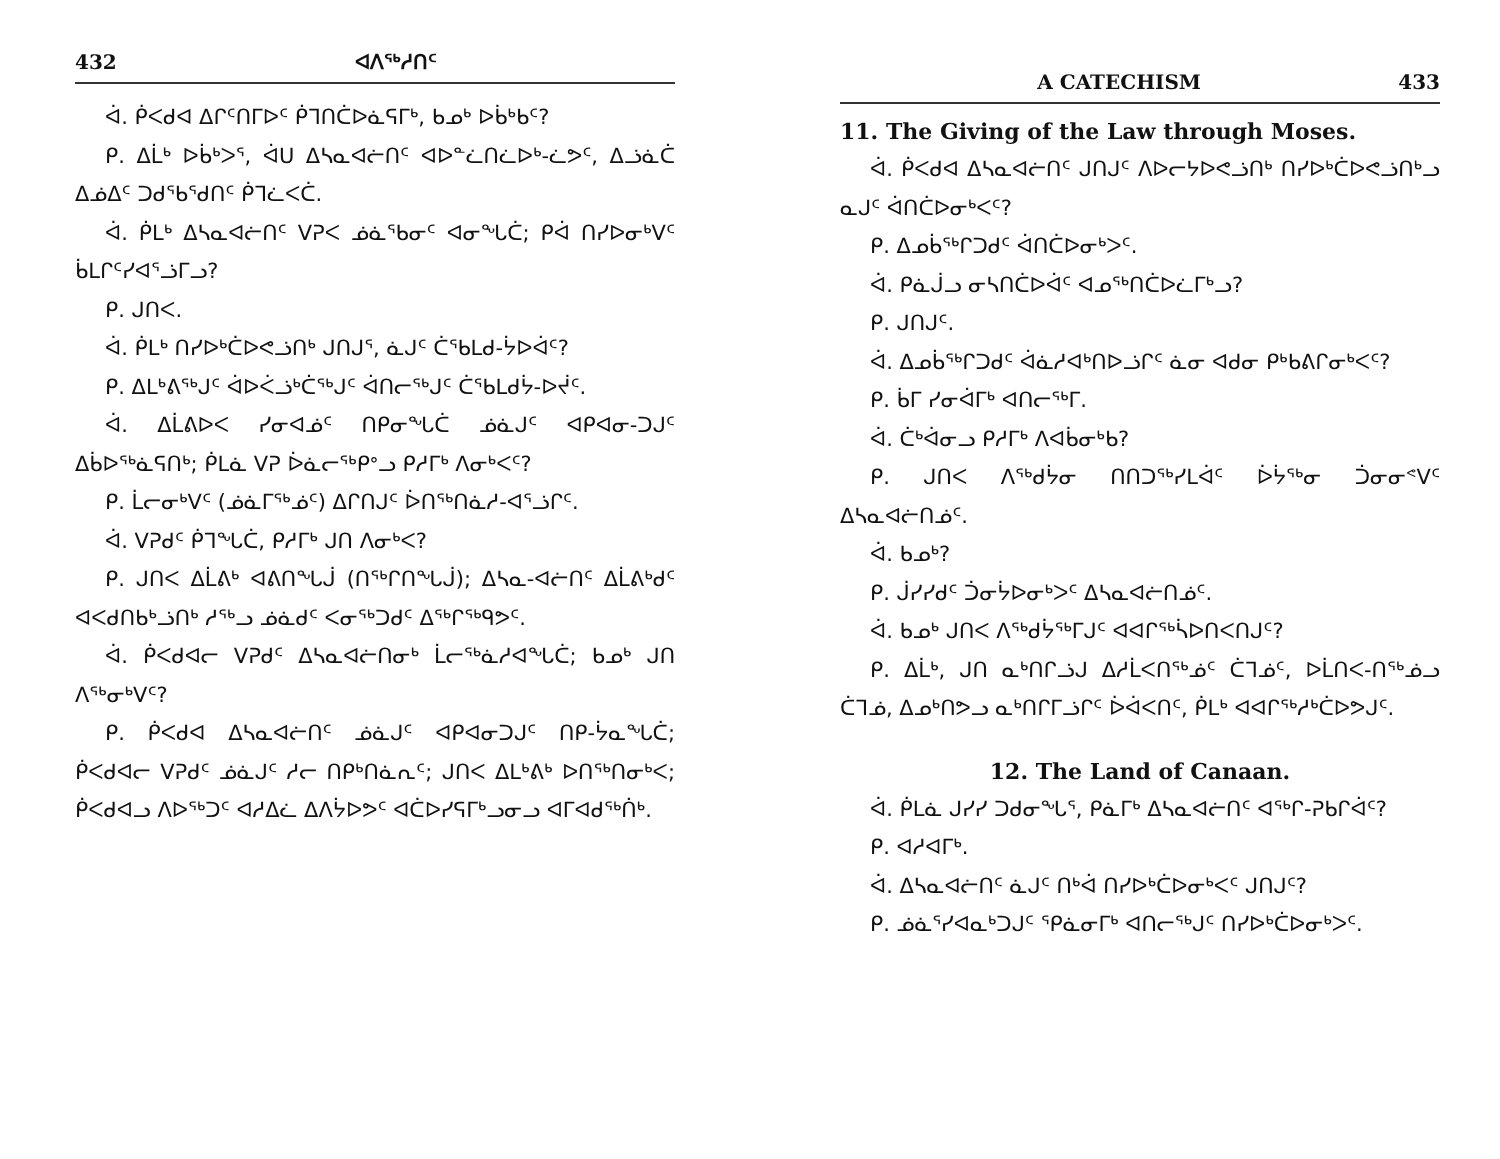432 ᐊᐱᖅᓱᑎᑦ
ᐋ. ᑮᐸᑯᐊ ᐃᒋᑦᑎᒥᐅᑦ ᑮᒣᑎᑖᐅᓈᕋᒥᒃ, ᑲᓄᒃ ᐅᑳᒃᑲᑦ?
ᑭ. ᐃᒫᒃ ᐅᑳᒃᐳᕐ, ᐋᑌ ᐃᓴᓇᐊᓖᑎᑦ ᐊᐅᓐᓛᑎᓛᐅᒃ-ᓛᕗᑦ, ᐃᓘᓈᑖ ᐃᓅᐃᑦ ᑐᑯᖃᖁᑎᑦ ᑮᒣᓛᐸᑖ.
ᐋ. ᑮᒪᒃ ᐃᓴᓇᐊᓖᑎᑦ ᐯᕈᐸ ᓅᓈᖃᓂᑦ ᐊᓂᖓᑖ; ᑭᐋ ᑎᓯᐅᓂᒃᐯᑦ ᑳᒪᒋᑦᓯᐊᕐᓘᒥᓗ?
ᑭ. ᒍᑎᐸ.
ᐋ. ᑮᒪᒃ ᑎᓯᐅᒃᑖᐅᕙᓘᑎᒃ ᒍᑎᒍᕐ, ᓈᒍᑦ ᑖᖃᒪᑯ-ᔮᐅᐋᑦ?
ᑭ. ᐃᒪᒃᕕᖅᒍᑦ ᐋᐅᐹᓘᒃᑖᖅᒍᑦ ᐋᑎᓕᖅᒍᑦ ᑖᖃᒪᑯᔮ-ᐅᔫᑦ.
ᐋ. ᐃᒫᕕᐅᐸ ᓯᓂᐊᓅᑦ ᑎᑭᓂᖓᑖ ᓅᓈᒍᑦ ᐊᑭᐊᓂ-ᑐᒍᑦ ᐃᑳᐅᖅᓈᕋᑎᒃ; ᑮᒪᓈ ᐯᕈ ᐆᓈᓕᖅᑭᐤᓗ ᑭᓱᒥᒃ ᐱᓂᒃᐸᑦ?
ᑭ. ᒫᓕᓂᒃᐯᑦ (ᓅᓈᒥᖅᓅᑦ) ᐃᒋᑎᒍᑦ ᐆᑎᖅᑎᓈᓱ-ᐊᕐᓘᒋᑦ.
ᐋ. ᐯᕈᑯᑦ ᑮᒣᖓᑖ, ᑭᓱᒥᒃ ᒍᑎ ᐱᓂᒃᐸ?
ᑭ. ᒍᑎᐸ ᐃᒫᕕᒃ ᐊᕕᑎᖓᒎ (ᑎᖅᒋᑎᖓᒎ); ᐃᓴᓇ-ᐊᓖᑎᑦ ᐃᒫᕕᒃᑯᑦ ᐊᐸᑯᑎᑲᒃᓘᑎᒃ ᓱᖅᓗ ᓅᓈᑯᑦ ᐸᓂᖅᑐᑯᑦ ᐃᖅᒋᖅᑫᕗᑦ.
ᐋ. ᑮᐸᑯᐊᓕ ᐯᕈᑯᑦ ᐃᓴᓇᐊᓖᑎᓂᒃ ᒫᓕᖅᓈᓱᐊᖓᑖ; ᑲᓄᒃ ᒍᑎ ᐱᖅᓂᒃᐯᑦ?
ᑭ. ᑮᐸᑯᐊ ᐃᓴᓇᐊᓖᑎᑦ ᓅᓈᒍᑦ ᐊᑭᐊᓂᑐᒍᑦ ᑎᑭ-ᔮᓇᖓᑖ; ᑮᐸᑯᐊᓕ ᐯᕈᑯᑦ ᓅᓈᒍᑦ ᓱᓕ ᑎᑭᒃᑎᓈᕆᑦ; ᒍᑎᐸ ᐃᒪᒃᕕᒃ ᐅᑎᖅᑎᓂᒃᐸ; ᑮᐸᑯᐊᓗ ᐱᐅᖅᑐᑦ ᐊᓱᐃᓛ ᐃᐱᔮᐅᕗᑦ ᐊᑖᐅᓯᕋᒥᒃᓗᓂᓗ ᐊᒥᐊᑯᖅᑏᒃ.
A CATECHISM 433
11. The Giving of the Law through Moses.
ᐋ. ᑮᐸᑯᐊ ᐃᓴᓇᐊᓖᑎᑦ ᒍᑎᒍᑦ ᐱᐅᓕᔭᐅᕙᓘᑎᒃ ᑎᓯᐅᒃᑖᐅᕙᓘᑎᒃᓗ ᓇᒍᑦ ᐋᑎᑖᐅᓂᒃᐸᑦ?
ᑭ. ᐃᓄᑳᖅᒋᑐᑯᑦ ᐋᑎᑖᐅᓂᒃᐳᑦ.
ᐋ. ᑭᓈᒎᓗ ᓂᓴᑎᑖᐅᐋᑦ ᐊᓄᖅᑎᑖᐅᓛᒥᒃᓗ?
ᑭ. ᒍᑎᒍᑦ.
ᐋ. ᐃᓄᑳᖅᒋᑐᑯᑦ ᐋᓈᓱᐊᒃᑎᐅᓘᒋᑦ ᓈᓂ ᐊᑯᓂ ᑭᒃᑲᕕᒋᓂᒃᐸᑦ?
ᑭ. ᑳᒥ ᓯᓂᐋᒥᒃ ᐊᑎᓕᖅᒥ.
ᐋ. ᑖᒃᐋᓂᓗ ᑭᓱᒥᒃ ᐱᐊᑳᓂᒃᑲ?
ᑭ. ᒍᑎᐸ ᐱᖅᑯᔮᓂ ᑎᑎᑐᖅᓯᒪᐋᑦ ᐆᔮᖅᓂ ᑑᓂᓂᕝᐯᑦ ᐃᓴᓇᐊᓖᑎᓅᑦ.
ᐋ. ᑲᓄᒃ?
ᑭ. ᒎᓯᓯᑯᑦ ᑑᓂᔮᐅᓂᒃᐳᑦ ᐃᓴᓇᐊᓖᑎᓅᑦ.
ᐋ. ᑲᓄᒃ ᒍᑎᐸ ᐱᖅᑯᔮᖅᒥᒍᑦ ᐊᐊᒋᖅᓵᐅᑎᐸᑎᒍᑦ?
ᑭ. ᐃᒫᒃ, ᒍᑎ ᓇᒃᑎᒋᓘᒍ ᐃᓱᒫᐸᑎᖅᓅᑦ ᑖᒣᓅᑦ, ᐅᒫᑎᐸ-ᑎᖅᓅᓗ ᑖᒣᓅ, ᐃᓄᒃᑎᕗᓗ ᓇᒃᑎᒋᒥᓘᒋᑦ ᐆᐋᐸᑎᑦ, ᑮᒪᒃ ᐊᐊᒋᖅᓱᒃᑖᐅᕗᒍᑦ.
12. The Land of Canaan.
ᐋ. ᑮᒪᓈ ᒍᓯᓯ ᑐᑯᓂᖓᕐ, ᑭᓈᒥᒃ ᐃᓴᓇᐊᓖᑎᑦ ᐊᖅᒋ-ᕈᑲᒋᐋᑦ?
ᑭ. ᐊᓱᐊᒥᒃ.
ᐋ. ᐃᓴᓇᐊᓖᑎᑦ ᓈᒍᑦ ᑎᒃᐋ ᑎᓯᐅᒃᑖᐅᓂᒃᐸᑦ ᒍᑎᒍᑦ?
ᑭ. ᓅᓈᕐᓯᐊᓇᒃᑐᒍᑦ ᕿᓈᓂᒥᒃ ᐊᑎᓕᖅᒍᑦ ᑎᓯᐅᒃᑖᐅᓂᒃᐳᑦ.